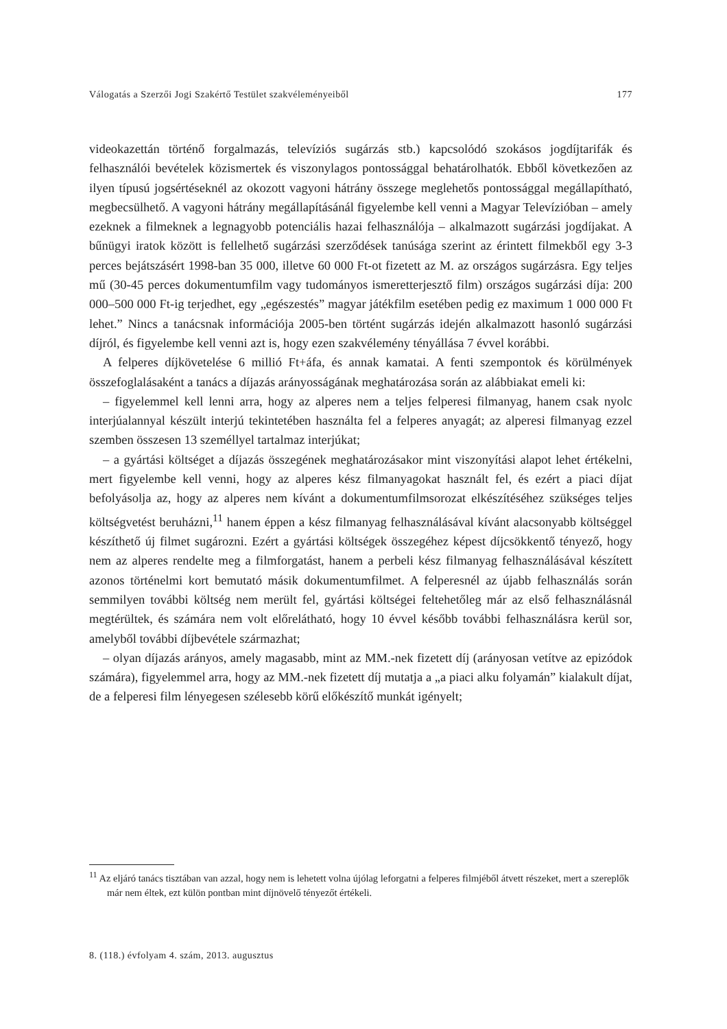Válogatás a Szerzői Jogi Szakértő Testület szakvéleményeiből 177
videokazettán történő forgalmazás, televíziós sugárzás stb.) kapcsolódó szokásos jogdíjtarifák és felhasználói bevételek közismertek és viszonylagos pontossággal behatárolhatók. Ebből következően az ilyen típusú jogsértéseknél az okozott vagyoni hátrány összege meglehetős pontossággal megállapítható, megbecsülhető. A vagyoni hátrány megállapításánál figyelembe kell venni a Magyar Televízióban – amely ezeknek a filmeknek a legnagyobb potenciális hazai felhasználója – alkalmazott sugárzási jogdíjakat. A bűnügyi iratok között is fellelhető sugárzási szerződések tanúsága szerint az érintett filmekből egy 3-3 perces bejátszásért 1998-ban 35 000, illetve 60 000 Ft-ot fizetett az M. az országos sugárzásra. Egy teljes mű (30-45 perces dokumentumfilm vagy tudományos ismeretterjesztő film) országos sugárzási díja: 200 000–500 000 Ft-ig terjedhet, egy „egészestés” magyar játékfilm esetében pedig ez maximum 1 000 000 Ft lehet.” Nincs a tanácsnak információja 2005-ben történt sugárzás idején alkalmazott hasonló sugárzási díjról, és figyelembe kell venni azt is, hogy ezen szakvélemény tényállása 7 évvel korábbi.
A felperes díjkövetelése 6 millió Ft+áfa, és annak kamatai. A fenti szempontok és körülmények összefoglalásaként a tanács a díjazás arányosságának meghatározása során az alábbiakat emeli ki:
– figyelemmel kell lenni arra, hogy az alperes nem a teljes felperesi filmanyag, hanem csak nyolc interjúalannyal készült interjú tekintetében használta fel a felperes anyagát; az alperesi filmanyag ezzel szemben összesen 13 személlyel tartalmaz interjúkat;
– a gyártási költséget a díjazás összegének meghatározásakor mint viszonyítási alapot lehet értékelni, mert figyelembe kell venni, hogy az alperes kész filmanyagokat használt fel, és ezért a piaci díjat befolyásolja az, hogy az alperes nem kívánt a dokumentumfilmsorozat elkészítéséhez szükséges teljes költségvetést beruházni,<sup>11</sup> hanem éppen a kész filmanyag felhasználásával kívánt alacsonyabb költséggel készíthető új filmet sugározni. Ezért a gyártási költségek összegéhez képest díjcsökkentő tényező, hogy nem az alperes rendelte meg a filmforgatást, hanem a perbeli kész filmanyag felhasználásával készített azonos történelmi kort bemutató másik dokumentumfilmet. A felperesnél az újabb felhasználás során semmilyen további költség nem merült fel, gyártási költségei feltehetőleg már az első felhasználásnál megtérültek, és számára nem volt előrelátható, hogy 10 évvel később további felhasználásra kerül sor, amelyből további díjbevétele származhat;
– olyan díjazás arányos, amely magasabb, mint az MM.-nek fizetett díj (arányosan vetítve az epizódok számára), figyelemmel arra, hogy az MM.-nek fizetett díj mutatja a „a piaci alku folyamán” kialakult díjat, de a felperesi film lényegesen szélesebb körű előkészítő munkát igényelt;
<sup>11</sup> Az eljáró tanács tisztában van azzal, hogy nem is lehetett volna újólag leforgatni a felperes filmjéből átvett részeket, mert a szereplők már nem éltek, ezt külön pontban mint díjnövelő tényezőt értékeli.
8. (118.) évfolyam 4. szám, 2013. augusztus